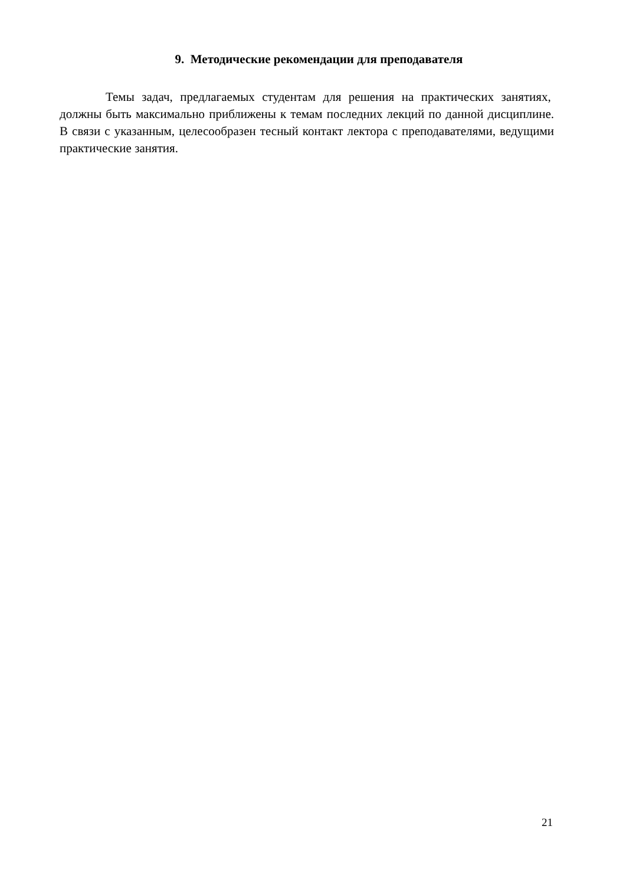9. Методические рекомендации для преподавателя
Темы задач, предлагаемых студентам для решения на практических занятиях, должны быть максимально приближены к темам последних лекций по данной дисциплине. В связи с указанным, целесообразен тесный контакт лектора с преподавателями, ведущими практические занятия.
21